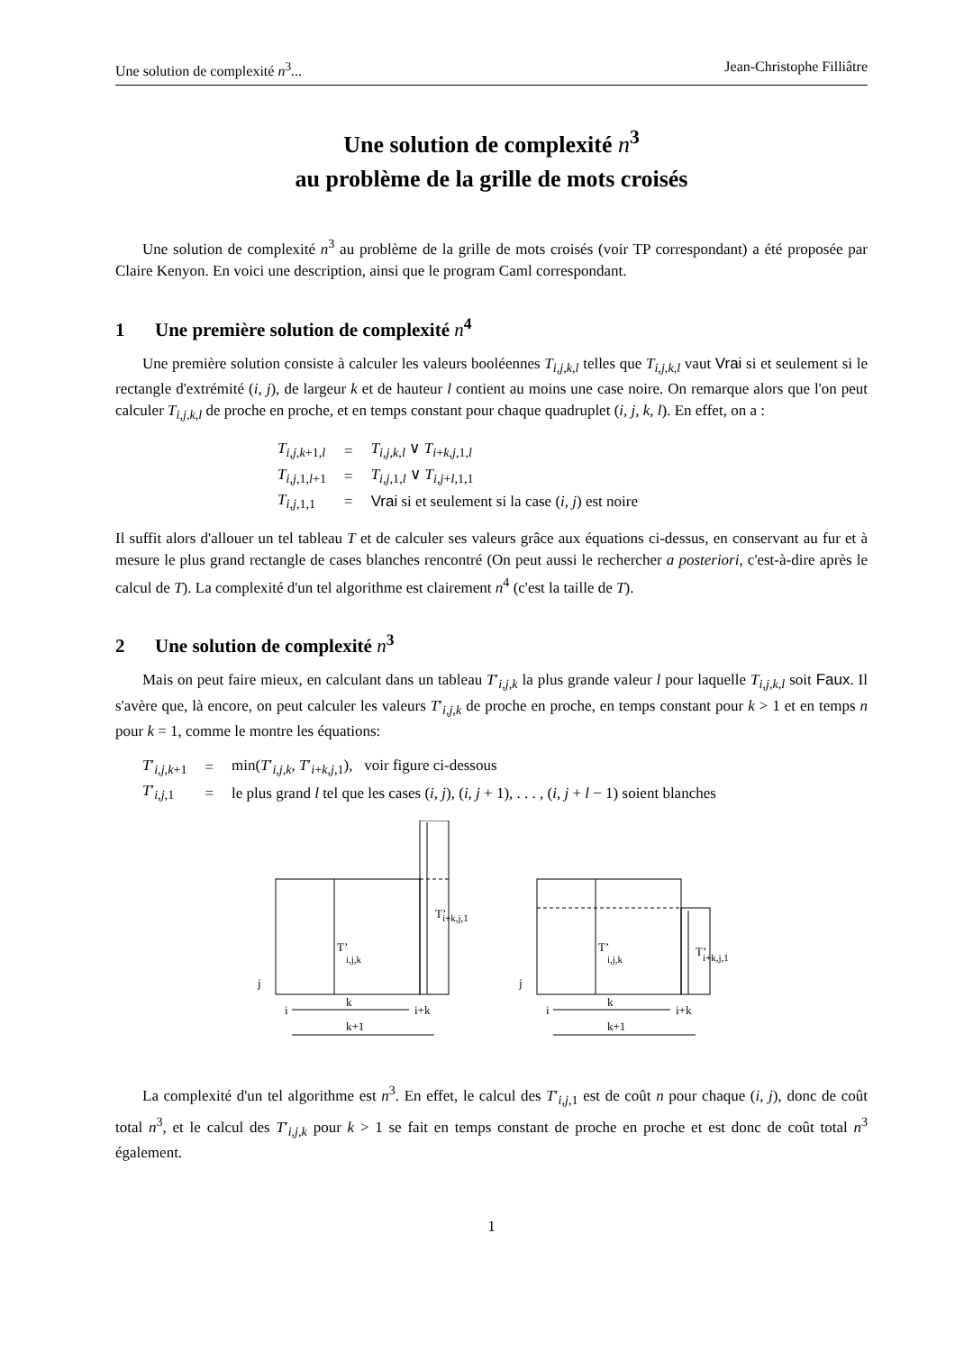Une solution de complexité n<sup>3</sup>... Jean-Christophe Filliâtre
Une solution de complexité n<sup>3</sup>
au problème de la grille de mots croisés
Une solution de complexité n<sup>3</sup> au problème de la grille de mots croisés (voir TP correspondant) a été proposée par Claire Kenyon. En voici une description, ainsi que le program Caml correspondant.
1 Une première solution de complexité n<sup>4</sup>
Une première solution consiste à calculer les valeurs booléennes T<sub>i,j,k,l</sub> telles que T<sub>i,j,k,l</sub> vaut Vrai si et seulement si le rectangle d'extrémité (i, j), de largeur k et de hauteur l contient au moins une case noire. On remarque alors que l'on peut calculer T<sub>i,j,k,l</sub> de proche en proche, et en temps constant pour chaque quadruplet (i, j, k, l). En effet, on a :
| T<sub>i,j,k+1,l</sub> | = | T<sub>i,j,k,l</sub> ∨ T<sub>i+k,j,1,l</sub> |
| T<sub>i,j,1,l+1</sub> | = | T<sub>i,j,1,l</sub> ∨ T<sub>i,j+l,1,1</sub> |
| T<sub>i,j,1,1</sub> | = | Vrai si et seulement si la case ( i, j ) est noire |
Il suffit alors d'allouer un tel tableau T et de calculer ses valeurs grâce aux équations ci-dessus, en conservant au fur et à mesure le plus grand rectangle de cases blanches rencontré (On peut aussi le rechercher a posteriori, c'est-à-dire après le calcul de T). La complexité d'un tel algorithme est clairement n<sup>4</sup> (c'est la taille de T).
2 Une solution de complexité n<sup>3</sup>
Mais on peut faire mieux, en calculant dans un tableau T′<sub>i,j,k</sub> la plus grande valeur l pour laquelle T<sub>i,j,k,l</sub> soit Faux. Il s'avère que, là encore, on peut calculer les valeurs T′<sub>i,j,k</sub> de proche en proche, en temps constant pour k > 1 et en temps n pour k = 1, comme le montre les équations:
| T ′<sub>i,j,k+1</sub> | = | min( T ′<sub>i,j,k</sub>, T ′<sub>i+k,j,1</sub>), voir figure ci-dessous |
| T ′<sub>i,j,1</sub> | = | le plus grand l tel que les cases ( i, j ), ( i, j + 1), . . . , ( i, j + l − 1) soient blanches |
j
i
k
i+k
k+1
T’
i,j,k
T’
i+k,j,1
j
i
k
i+k
k+1
T’
i,j,k
T’
i+k,j,1
La complexité d'un tel algorithme est n<sup>3</sup>. En effet, le calcul des T′<sub>i,j,1</sub> est de coût n pour chaque (i, j), donc de coût total n<sup>3</sup>, et le calcul des T′<sub>i,j,k</sub> pour k > 1 se fait en temps constant de proche en proche et est donc de coût total n<sup>3</sup> également.
1